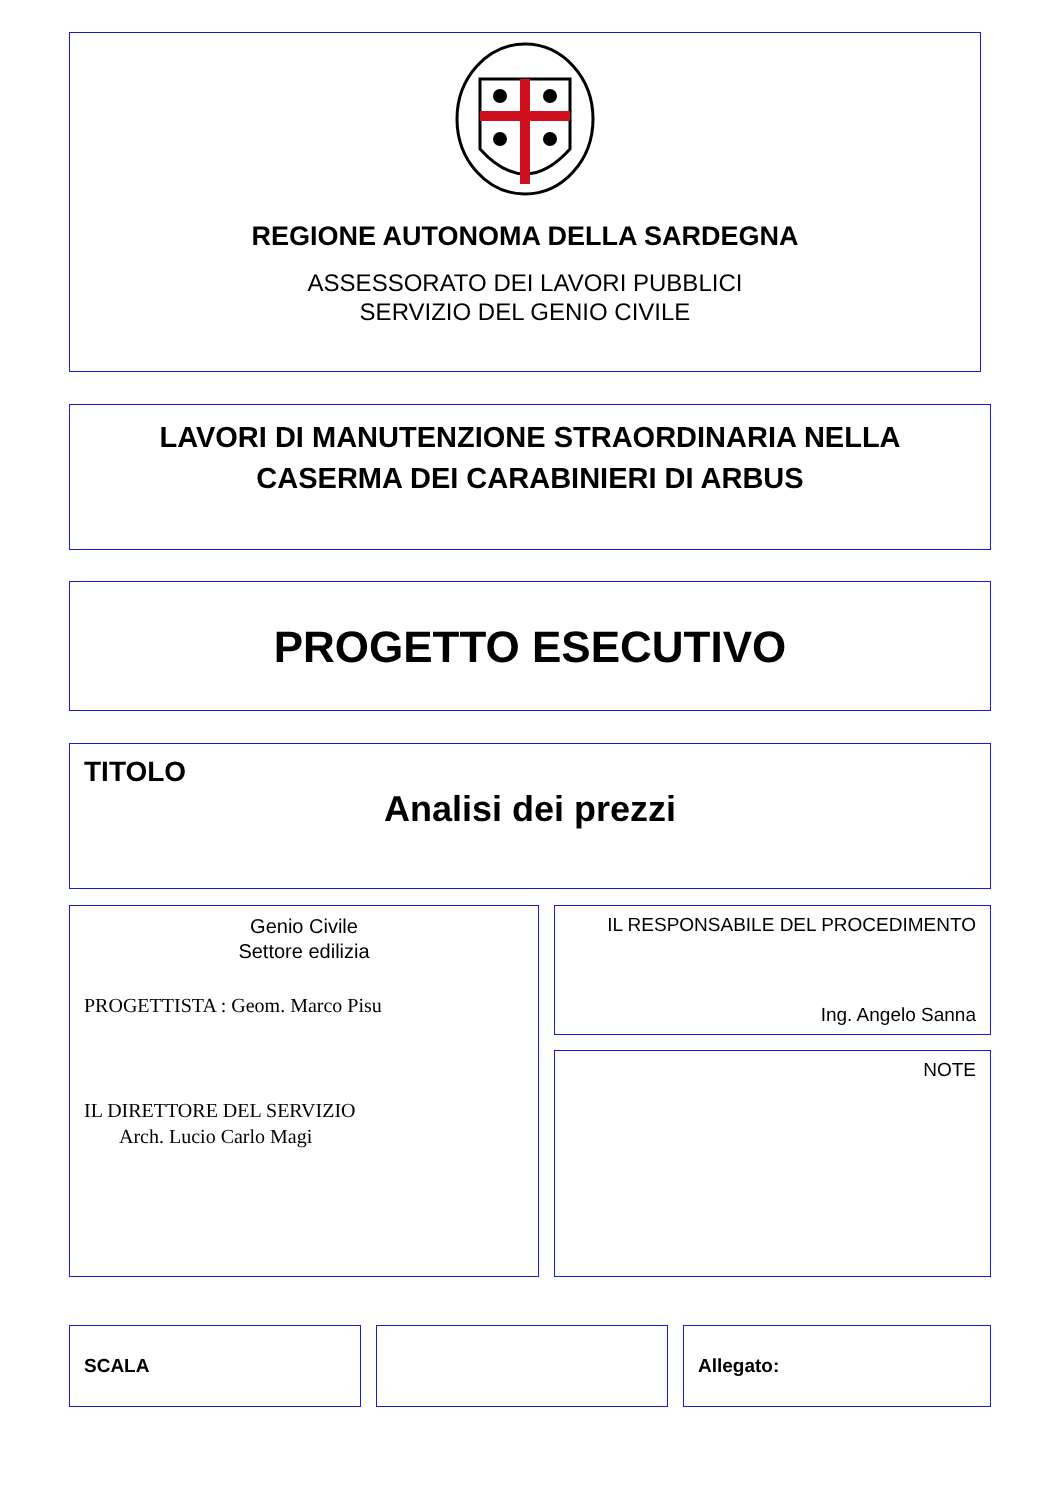REGIONE AUTONOMA DELLA SARDEGNA
ASSESSORATO DEI LAVORI PUBBLICI
SERVIZIO DEL GENIO CIVILE
LAVORI DI MANUTENZIONE STRAORDINARIA NELLA
CASERMA DEI CARABINIERI DI ARBUS
PROGETTO ESECUTIVO
TITOLO
Analisi dei prezzi
Genio Civile
Settore edilizia
PROGETTISTA : Geom. Marco Pisu
IL DIRETTORE DEL SERVIZIO
Arch. Lucio Carlo Magi
IL RESPONSABILE DEL PROCEDIMENTO
Ing. Angelo Sanna
NOTE
SCALA Allegato: